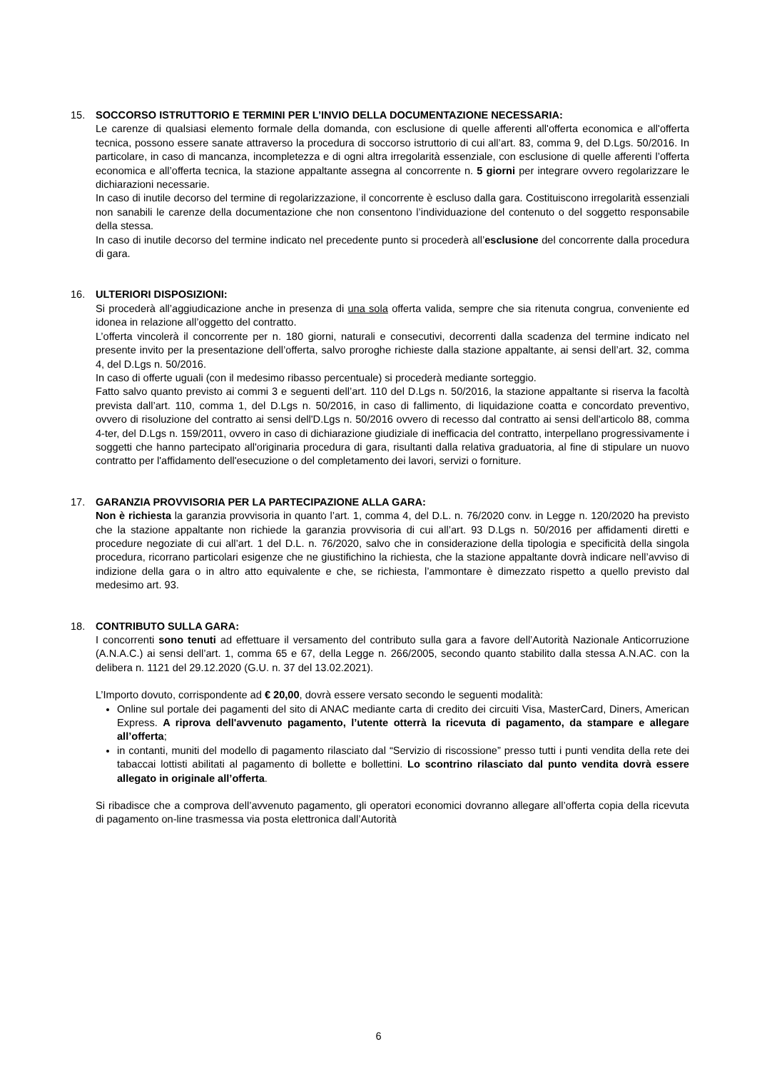15. SOCCORSO ISTRUTTORIO E TERMINI PER L’INVIO DELLA DOCUMENTAZIONE NECESSARIA:
Le carenze di qualsiasi elemento formale della domanda, con esclusione di quelle afferenti all'offerta economica e all'offerta tecnica, possono essere sanate attraverso la procedura di soccorso istruttorio di cui all’art. 83, comma 9, del D.Lgs. 50/2016. In particolare, in caso di mancanza, incompletezza e di ogni altra irregolarità essenziale, con esclusione di quelle afferenti l’offerta economica e all’offerta tecnica, la stazione appaltante assegna al concorrente n. 5 giorni per integrare ovvero regolarizzare le dichiarazioni necessarie.
In caso di inutile decorso del termine di regolarizzazione, il concorrente è escluso dalla gara. Costituiscono irregolarità essenziali non sanabili le carenze della documentazione che non consentono l’individuazione del contenuto o del soggetto responsabile della stessa.
In caso di inutile decorso del termine indicato nel precedente punto si procederà all’esclusione del concorrente dalla procedura di gara.
16. ULTERIORI DISPOSIZIONI:
Si procederà all’aggiudicazione anche in presenza di una sola offerta valida, sempre che sia ritenuta congrua, conveniente ed idonea in relazione all’oggetto del contratto.
L’offerta vincolerà il concorrente per n. 180 giorni, naturali e consecutivi, decorrenti dalla scadenza del termine indicato nel presente invito per la presentazione dell’offerta, salvo proroghe richieste dalla stazione appaltante, ai sensi dell’art. 32, comma 4, del D.Lgs n. 50/2016.
In caso di offerte uguali (con il medesimo ribasso percentuale) si procederà mediante sorteggio.
Fatto salvo quanto previsto ai commi 3 e seguenti dell’art. 110 del D.Lgs n. 50/2016, la stazione appaltante si riserva la facoltà prevista dall’art. 110, comma 1, del D.Lgs n. 50/2016, in caso di fallimento, di liquidazione coatta e concordato preventivo, ovvero di risoluzione del contratto ai sensi dell'D.Lgs n. 50/2016 ovvero di recesso dal contratto ai sensi dell'articolo 88, comma 4-ter, del D.Lgs n. 159/2011, ovvero in caso di dichiarazione giudiziale di inefficacia del contratto, interpellano progressivamente i soggetti che hanno partecipato all'originaria procedura di gara, risultanti dalla relativa graduatoria, al fine di stipulare un nuovo contratto per l'affidamento dell'esecuzione o del completamento dei lavori, servizi o forniture.
17. GARANZIA PROVVISORIA PER LA PARTECIPAZIONE ALLA GARA:
Non è richiesta la garanzia provvisoria in quanto l’art. 1, comma 4, del D.L. n. 76/2020 conv. in Legge n. 120/2020 ha previsto che la stazione appaltante non richiede la garanzia provvisoria di cui all’art. 93 D.Lgs n. 50/2016 per affidamenti diretti e procedure negoziate di cui all’art. 1 del D.L. n. 76/2020, salvo che in considerazione della tipologia e specificità della singola procedura, ricorrano particolari esigenze che ne giustifichino la richiesta, che la stazione appaltante dovrà indicare nell’avviso di indizione della gara o in altro atto equivalente e che, se richiesta, l’ammontare è dimezzato rispetto a quello previsto dal medesimo art. 93.
18. CONTRIBUTO SULLA GARA:
I concorrenti sono tenuti ad effettuare il versamento del contributo sulla gara a favore dell’Autorità Nazionale Anticorruzione (A.N.A.C.) ai sensi dell’art. 1, comma 65 e 67, della Legge n. 266/2005, secondo quanto stabilito dalla stessa A.N.AC. con la delibera n. 1121 del 29.12.2020 (G.U. n. 37 del 13.02.2021).
L’Importo dovuto, corrispondente ad € 20,00, dovrà essere versato secondo le seguenti modalità:
Online sul portale dei pagamenti del sito di ANAC mediante carta di credito dei circuiti Visa, MasterCard, Diners, American Express. A riprova dell'avvenuto pagamento, l’utente otterrà la ricevuta di pagamento, da stampare e allegare all’offerta;
in contanti, muniti del modello di pagamento rilasciato dal “Servizio di riscossione” presso tutti i punti vendita della rete dei tabaccai lottisti abilitati al pagamento di bollette e bollettini. Lo scontrino rilasciato dal punto vendita dovrà essere allegato in originale all’offerta.
Si ribadisce che a comprova dell’avvenuto pagamento, gli operatori economici dovranno allegare all’offerta copia della ricevuta di pagamento on-line trasmessa via posta elettronica dall’Autorità
6